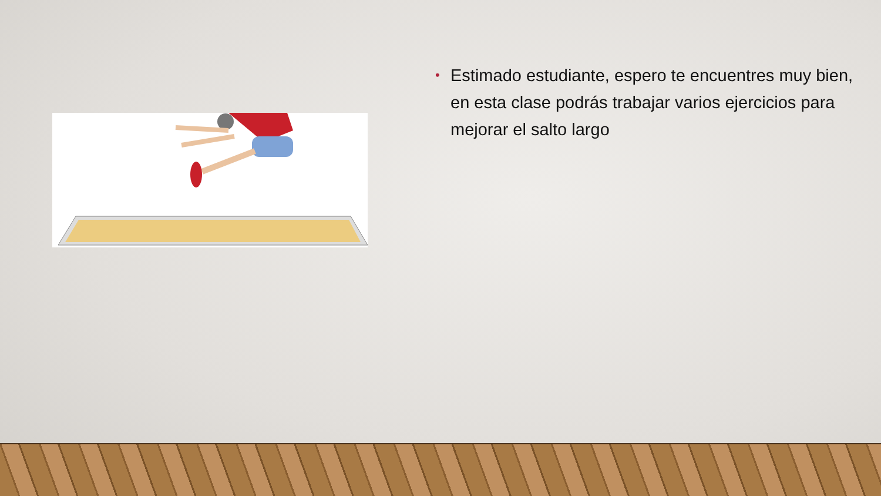• Estimado estudiante, espero te encuentres muy bien, en esta clase podrás trabajar varios ejercicios para mejorar el salto largo